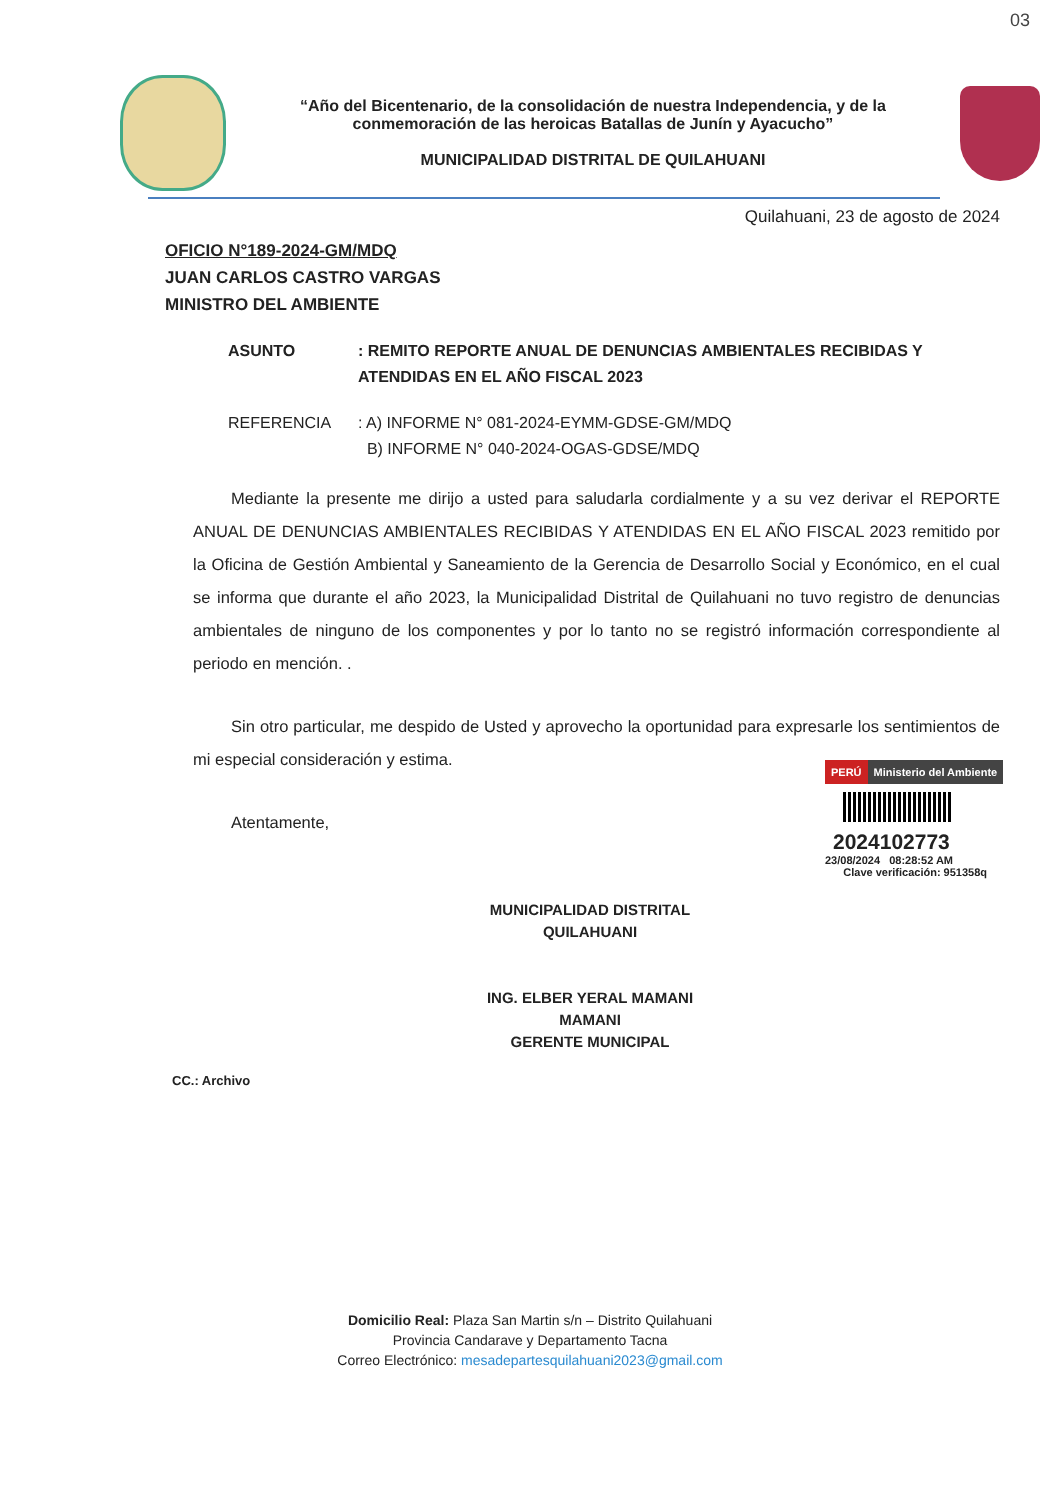03
“Año del Bicentenario, de la consolidación de nuestra Independencia, y de la conmemoración de las heroicas Batallas de Junín y Ayacucho”
MUNICIPALIDAD DISTRITAL DE QUILAHUANI
Quilahuani, 23 de agosto de 2024
OFICIO N°189-2024-GM/MDQ
JUAN CARLOS CASTRO VARGAS
MINISTRO DEL AMBIENTE
ASUNTO : REMITO REPORTE ANUAL DE DENUNCIAS AMBIENTALES RECIBIDAS Y ATENDIDAS EN EL AÑO FISCAL 2023
REFERENCIA : A) INFORME N° 081-2024-EYMM-GDSE-GM/MDQ
B) INFORME N° 040-2024-OGAS-GDSE/MDQ
Mediante la presente me dirijo a usted para saludarla cordialmente y a su vez derivar el REPORTE ANUAL DE DENUNCIAS AMBIENTALES RECIBIDAS Y ATENDIDAS EN EL AÑO FISCAL 2023 remitido por la Oficina de Gestión Ambiental y Saneamiento de la Gerencia de Desarrollo Social y Económico, en el cual se informa que durante el año 2023, la Municipalidad Distrital de Quilahuani no tuvo registro de denuncias ambientales de ninguno de los componentes y por lo tanto no se registró información correspondiente al periodo en mención. .
Sin otro particular, me despido de Usted y aprovecho la oportunidad para expresarle los sentimientos de mi especial consideración y estima.
Atentamente,
PERÚ
Ministerio del Ambiente
2024102773
23/08/2024 08:28:52 AM
Clave verificación: 951358q
MUNICIPALIDAD DISTRITAL QUILAHUANI
ING. ELBER YERAL MAMANI MAMANI
GERENTE MUNICIPAL
CC.: Archivo
Domicilio Real: Plaza San Martin s/n – Distrito Quilahuani
Provincia Candarave y Departamento Tacna
Correo Electrónico: mesadepartesquilahuani2023@gmail.com